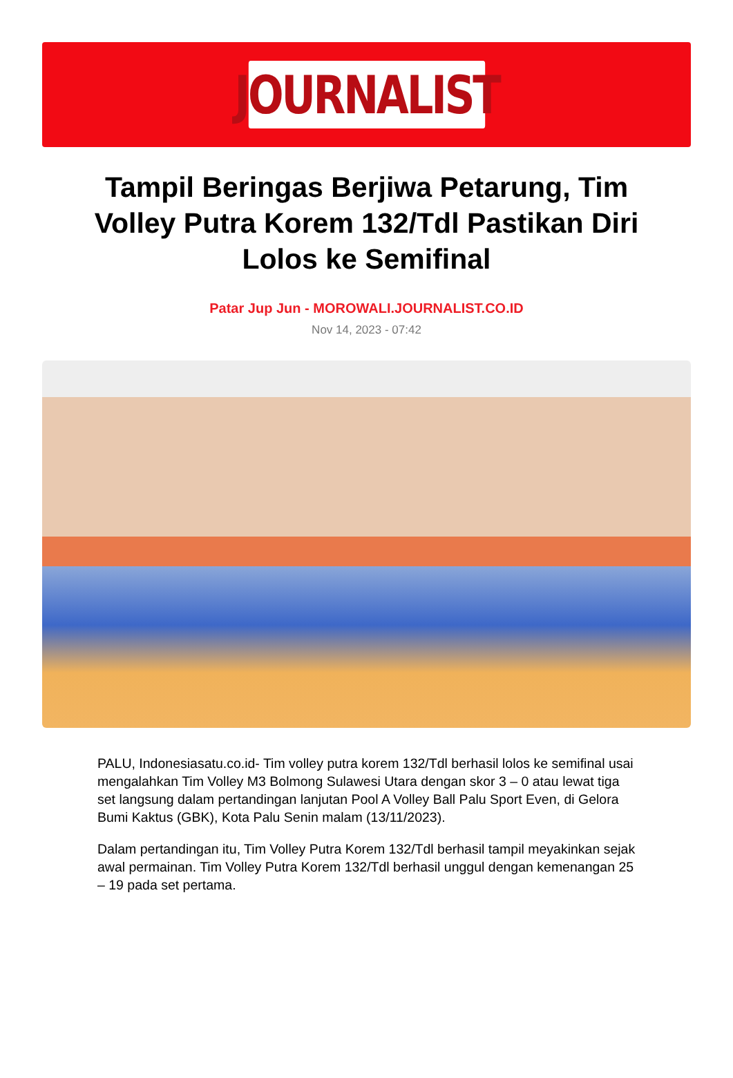JOURNALIST
Tampil Beringas Berjiwa Petarung, Tim Volley Putra Korem 132/Tdl Pastikan Diri Lolos ke Semifinal
Patar Jup Jun - MOROWALI.JOURNALIST.CO.ID
Nov 14, 2023 - 07:42
PALU, Indonesiasatu.co.id- Tim volley putra korem 132/Tdl berhasil lolos ke semifinal usai mengalahkan Tim Volley M3 Bolmong Sulawesi Utara dengan skor 3 – 0 atau lewat tiga set langsung dalam pertandingan lanjutan Pool A Volley Ball Palu Sport Even, di Gelora Bumi Kaktus (GBK), Kota Palu Senin malam (13/11/2023).
Dalam pertandingan itu, Tim Volley Putra Korem 132/Tdl berhasil tampil meyakinkan sejak awal permainan. Tim Volley Putra Korem 132/Tdl berhasil unggul dengan kemenangan 25 – 19 pada set pertama.